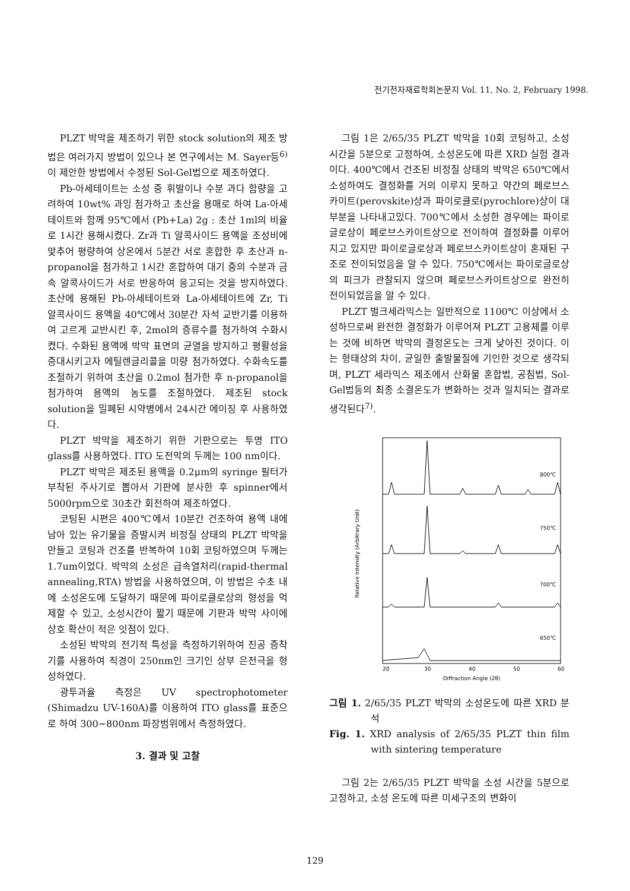전기전자재료학회논문지 Vol. 11, No. 2, February 1998.
PLZT 박막을 제조하기 위한 stock solution의 제조 방법은 여러가지 방법이 있으나 본 연구에서는 M. Sayer등<sup>6)</sup>이 제안한 방법에서 수정된 Sol-Gel법으로 제조하였다.
Pb-아세테이트는 소성 중 휘발이나 수분 과다 함량을 고려하여 10wt% 과잉 첨가하고 초산을 용매로 하여 La-아세테이트와 함께 95℃에서 (Pb+La) 2g : 초산 1ml의 비율로 1시간 용해시켰다. Zr과 Ti 알콕사이드 용액을 조성비에 맞추어 평량하여 상온에서 5분간 서로 혼합한 후 초산과 n-propanol을 첨가하고 1시간 혼합하여 대기 중의 수분과 금속 알콕사이드가 서로 반응하여 응고되는 것을 방지하였다. 초산에 용해된 Pb-아세테이트와 La-아세테이트에 Zr, Ti 알콕사이드 용액을 40℃에서 30분간 자석 교반기를 이용하여 고르게 교반시킨 후, 2mol의 증류수를 첨가하여 수화시켰다. 수화된 용액에 박막 표면의 균열을 방지하고 평활성을 증대시키고자 에틸렌글리콜을 미량 첨가하였다. 수화속도를 조절하기 위하여 초산을 0.2mol 첨가한 후 n-propanol을 첨가하여 용액의 농도를 조절하였다. 제조된 stock solution을 밀폐된 시약병에서 24시간 에이징 후 사용하였다.
PLZT 박막을 제조하기 위한 기판으로는 투명 ITO glass를 사용하였다. ITO 도전막의 두께는 100 nm이다.
PLZT 박막은 제조된 용액을 0.2μm의 syringe 필터가 부착된 주사기로 뽑아서 기판에 분사한 후 spinner에서 5000rpm으로 30초간 회전하여 제조하였다.
코팅된 시편은 400℃에서 10분간 건조하여 용액 내에 남아 있는 유기물을 증발시켜 비정질 상태의 PLZT 박막을 만들고 코팅과 건조를 반복하여 10회 코팅하였으며 두께는 1.7um이었다. 박막의 소성은 급속열처리(rapid-thermal annealing,RTA) 방법을 사용하였으며, 이 방법은 수초 내에 소성온도에 도달하기 때문에 파이로클로상의 형성을 억제할 수 있고, 소성시간이 짧기 때문에 기판과 박막 사이에 상호 확산이 적은 잇점이 있다.
소성된 박막의 전기적 특성을 측정하기위하여 진공 증착기를 사용하여 직경이 250nm인 크기인 상부 은전극을 형성하였다.
광투과율 측정은 UV spectrophotometer (Shimadzu UV-160A)를 이용하여 ITO glass를 표준으로 하여 300~800nm 파장범위에서 측정하였다.
3. 결과 및 고찰
그림 1은 2/65/35 PLZT 박막을 10회 코팅하고, 소성시간을 5분으로 고정하여, 소성온도에 따른 XRD 실험 결과이다. 400℃에서 건조된 비정질 상태의 박막은 650℃에서 소성하여도 결정화를 거의 이루지 못하고 약간의 페로브스카이트(perovskite)상과 파이로클로(pyrochlore)상이 대부분을 나타내고있다. 700℃에서 소성한 경우에는 파이로글로상이 페로브스카이트상으로 전이하여 결정화를 이루어지고 있지만 파이로글로상과 페로브스카이트상이 혼재된 구조로 전이되었음을 알 수 있다. 750℃에서는 파이로글로상의 피크가 관찰되지 않으며 페로브스카이트상으로 완전히 전이되었음을 알 수 있다.
PLZT 벌크세라믹스는 일반적으로 1100℃ 이상에서 소성하므로써 완전한 결정화가 이루어져 PLZT 고용체를 이루는 것에 비하면 박막의 결정온도는 크게 낮아진 것이다. 이는 형태상의 차이, 균일한 출발물질에 기인한 것으로 생각되며, PLZT 세라믹스 제조에서 산화물 혼합법, 공침법, Sol-Gel법등의 최종 소결온도가 변화하는 것과 일치되는 결과로 생각된다<sup>7)</sup>.
Relative Intensity (Arbitrary Unit)
800℃
750℃
700℃
650℃
20
30
40
50
60
Diffraction Angle (2θ)
그림 1. 2/65/35 PLZT 박막의 소성온도에 따른 XRD 분석
Fig. 1. XRD analysis of 2/65/35 PLZT thin film with sintering temperature
그림 2는 2/65/35 PLZT 박막을 소성 시간을 5분으로 고정하고, 소성 온도에 따른 미세구조의 변화이
129